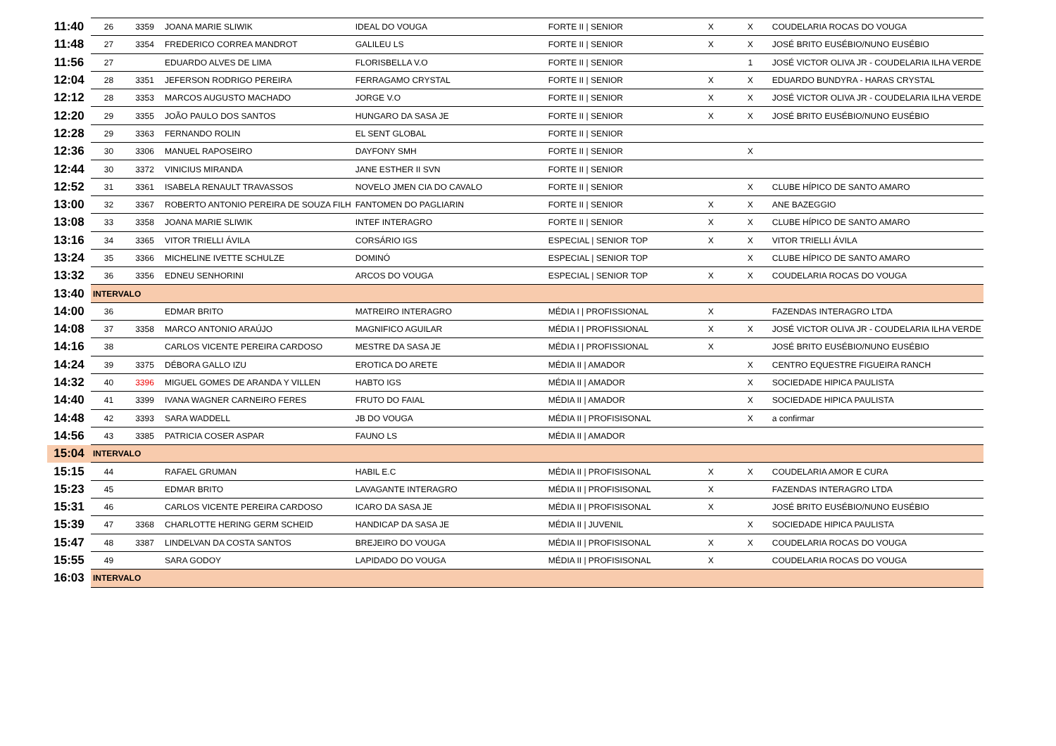| 11:40 | 26 | 3359 | JOANA MARIE SLIWIK | IDEAL DO VOUGA | FORTE II / SENIOR | X | X | COUDELARIA ROCAS DO VOUGA |
| 11:48 | 27 | 3354 | FREDERICO CORREA MANDROT | GALILEU LS | FORTE II / SENIOR | X | X | JOSÉ BRITO EUSÉBIO/NUNO EUSÉBIO |
| 11:56 | 27 | | EDUARDO ALVES DE LIMA | FLORISBELLA V.O | FORTE II / SENIOR | | 1 | JOSÉ VICTOR OLIVA JR - COUDELARIA ILHA VERDE |
| 12:04 | 28 | 3351 | JEFERSON RODRIGO PEREIRA | FERRAGAMO CRYSTAL | FORTE II / SENIOR | X | X | EDUARDO BUNDYRA - HARAS CRYSTAL |
| 12:12 | 28 | 3353 | MARCOS AUGUSTO MACHADO | JORGE V.O | FORTE II / SENIOR | X | X | JOSÉ VICTOR OLIVA JR - COUDELARIA ILHA VERDE |
| 12:20 | 29 | 3355 | JOÃO PAULO DOS SANTOS | HUNGARO DA SASA JE | FORTE II / SENIOR | X | X | JOSÉ BRITO EUSÉBIO/NUNO EUSÉBIO |
| 12:28 | 29 | 3363 | FERNANDO ROLIN | EL SENT GLOBAL | FORTE II / SENIOR | | | |
| 12:36 | 30 | 3306 | MANUEL RAPOSEIRO | DAYFONY SMH | FORTE II / SENIOR | | X | |
| 12:44 | 30 | 3372 | VINICIUS MIRANDA | JANE ESTHER II SVN | FORTE II / SENIOR | | | |
| 12:52 | 31 | 3361 | ISABELA RENAULT TRAVASSOS | NOVELO JMEN CIA DO CAVALO | FORTE II / SENIOR | | X | CLUBE HÍPICO DE SANTO AMARO |
| 13:00 | 32 | 3367 | ROBERTO ANTONIO PEREIRA DE SOUZA FILH | FANTOMEN DO PAGLIARIN | FORTE II / SENIOR | X | X | ANE BAZEGGIO |
| 13:08 | 33 | 3358 | JOANA MARIE SLIWIK | INTEF INTERAGRO | FORTE II / SENIOR | X | X | CLUBE HÍPICO DE SANTO AMARO |
| 13:16 | 34 | 3365 | VITOR TRIELLI ÁVILA | CORSÁRIO IGS | ESPECIAL / SENIOR TOP | X | X | VITOR TRIELLI ÁVILA |
| 13:24 | 35 | 3366 | MICHELINE IVETTE SCHULZE | DOMINÓ | ESPECIAL / SENIOR TOP | | X | CLUBE HÍPICO DE SANTO AMARO |
| 13:32 | 36 | 3356 | EDNEU SENHORINI | ARCOS DO VOUGA | ESPECIAL / SENIOR TOP | X | X | COUDELARIA ROCAS DO VOUGA |
| 13:40 | INTERVALO | | | | | | | |
| 14:00 | 36 | | EDMAR BRITO | MATREIRO INTERAGRO | MÉDIA I / PROFISSIONAL | X | | FAZENDAS INTERAGRO LTDA |
| 14:08 | 37 | 3358 | MARCO ANTONIO ARAÚJO | MAGNIFICO AGUILAR | MÉDIA I / PROFISSIONAL | X | X | JOSÉ VICTOR OLIVA JR - COUDELARIA ILHA VERDE |
| 14:16 | 38 | | CARLOS VICENTE PEREIRA CARDOSO | MESTRE DA SASA JE | MÉDIA I / PROFISSIONAL | X | | JOSÉ BRITO EUSÉBIO/NUNO EUSÉBIO |
| 14:24 | 39 | 3375 | DÉBORA GALLO IZU | EROTICA DO ARETE | MÉDIA II / AMADOR | | X | CENTRO EQUESTRE FIGUEIRA RANCH |
| 14:32 | 40 | 3396 | MIGUEL GOMES DE ARANDA Y VILLEN | HABTO IGS | MÉDIA II / AMADOR | | X | SOCIEDADE HIPICA PAULISTA |
| 14:40 | 41 | 3399 | IVANA WAGNER CARNEIRO FERES | FRUTO DO FAIAL | MÉDIA II / AMADOR | | X | SOCIEDADE HIPICA PAULISTA |
| 14:48 | 42 | 3393 | SARA WADDELL | JB DO VOUGA | MÉDIA II / PROFISISONAL | | X | a confirmar |
| 14:56 | 43 | 3385 | PATRICIA COSER ASPAR | FAUNO LS | MÉDIA II / AMADOR | | | |
| 15:04 | INTERVALO | | | | | | | |
| 15:15 | 44 | | RAFAEL GRUMAN | HABIL E.C | MÉDIA II / PROFISISONAL | X | X | COUDELARIA AMOR E CURA |
| 15:23 | 45 | | EDMAR BRITO | LAVAGANTE INTERAGRO | MÉDIA II / PROFISISONAL | X | | FAZENDAS INTERAGRO LTDA |
| 15:31 | 46 | | CARLOS VICENTE PEREIRA CARDOSO | ICARO DA SASA JE | MÉDIA II / PROFISISONAL | X | | JOSÉ BRITO EUSÉBIO/NUNO EUSÉBIO |
| 15:39 | 47 | 3368 | CHARLOTTE HERING GERM SCHEID | HANDICAP DA SASA JE | MÉDIA II / JUVENIL | | X | SOCIEDADE HIPICA PAULISTA |
| 15:47 | 48 | 3387 | LINDELVAN DA COSTA SANTOS | BREJEIRO DO VOUGA | MÉDIA II / PROFISISONAL | X | X | COUDELARIA ROCAS DO VOUGA |
| 15:55 | 49 | | SARA GODOY | LAPIDADO DO VOUGA | MÉDIA II / PROFISISONAL | X | | COUDELARIA ROCAS DO VOUGA |
| 16:03 | INTERVALO | | | | | | | |